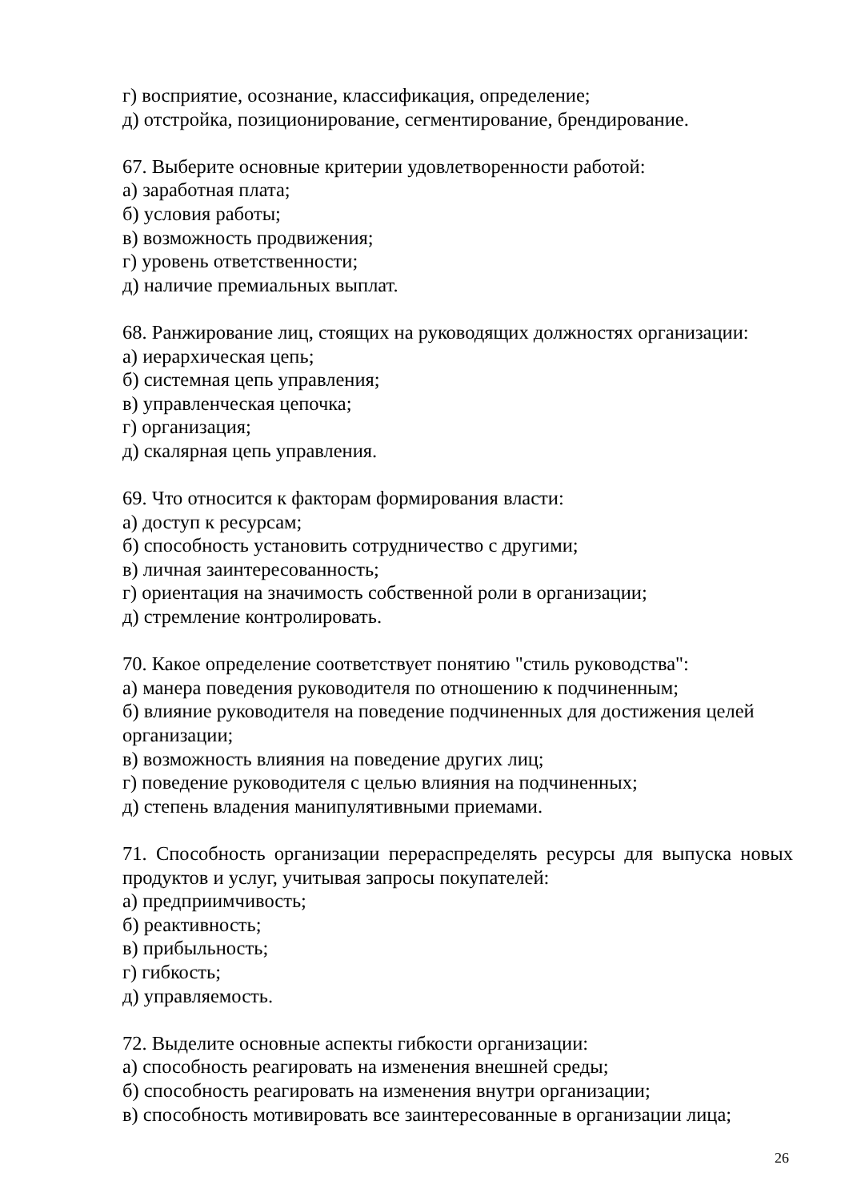г) восприятие, осознание, классификация, определение;
д) отстройка, позиционирование, сегментирование, брендирование.
67. Выберите основные критерии удовлетворенности работой:
а) заработная плата;
б) условия работы;
в) возможность продвижения;
г) уровень ответственности;
д) наличие премиальных выплат.
68. Ранжирование лиц, стоящих на руководящих должностях организации:
а) иерархическая цепь;
б) системная цепь управления;
в) управленческая цепочка;
г) организация;
д) скалярная цепь управления.
69. Что относится к факторам формирования власти:
а) доступ к ресурсам;
б) способность установить сотрудничество с другими;
в) личная заинтересованность;
г) ориентация на значимость собственной роли в организации;
д) стремление контролировать.
70. Какое определение соответствует понятию "стиль руководства":
а) манера поведения руководителя по отношению к подчиненным;
б) влияние руководителя на поведение подчиненных для достижения целей организации;
в) возможность влияния на поведение других лиц;
г) поведение руководителя с целью влияния на подчиненных;
д) степень владения манипулятивными приемами.
71. Способность организации перераспределять ресурсы для выпуска новых продуктов и услуг, учитывая запросы покупателей:
а) предприимчивость;
б) реактивность;
в) прибыльность;
г) гибкость;
д) управляемость.
72. Выделите основные аспекты гибкости организации:
а) способность реагировать на изменения внешней среды;
б) способность реагировать на изменения внутри организации;
в) способность мотивировать все заинтересованные в организации лица;
26